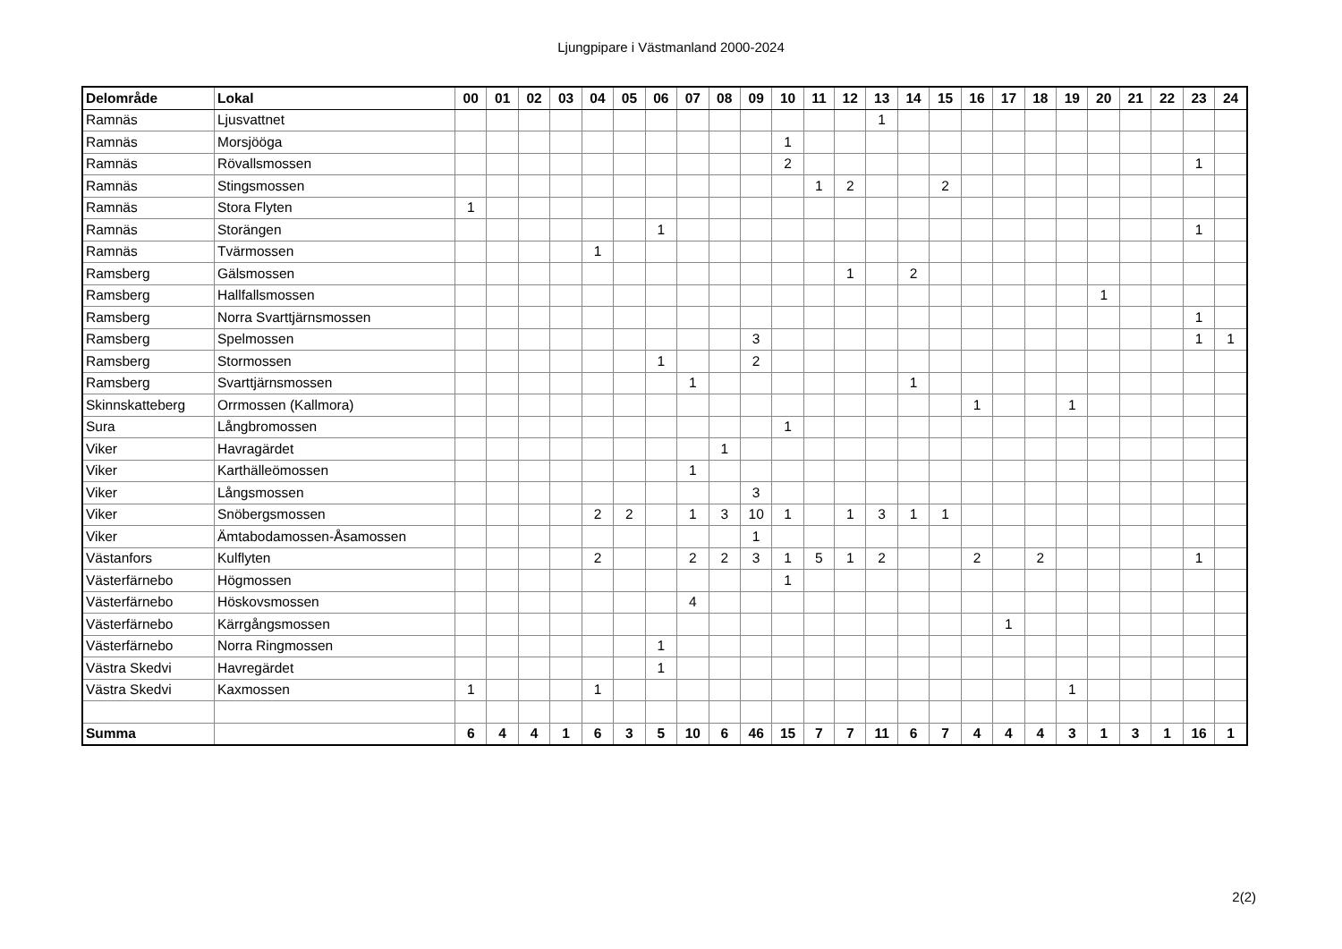Ljungpipare i Västmanland 2000-2024
| Delområde | Lokal | 00 | 01 | 02 | 03 | 04 | 05 | 06 | 07 | 08 | 09 | 10 | 11 | 12 | 13 | 14 | 15 | 16 | 17 | 18 | 19 | 20 | 21 | 22 | 23 | 24 |
| --- | --- | --- | --- | --- | --- | --- | --- | --- | --- | --- | --- | --- | --- | --- | --- | --- | --- | --- | --- | --- | --- | --- | --- | --- | --- | --- |
| Ramnäs | Ljusvattnet | | | | | | | | | | | | | | 1 | | | | | | | | | | | |
| Ramnäs | Morsjööga | | | | | | | | | | | 1 | | | | | | | | | | | | | | |
| Ramnäs | Rövallsmossen | | | | | | | | | | | 2 | | | | | | | | | | | | | 1 | |
| Ramnäs | Stingsmossen | | | | | | | | | | | | 1 | 2 | | | 2 | | | | | | | | | |
| Ramnäs | Stora Flyten | 1 | | | | | | | | | | | | | | | | | | | | | | | | |
| Ramnäs | Storängen | | | | | | | 1 | | | | | | | | | | | | | | | | | 1 | |
| Ramnäs | Tvärmossen | | | | | 1 | | | | | | | | | | | | | | | | | | | | |
| Ramsberg | Gälsmossen | | | | | | | | | | | | | 1 | | 2 | | | | | | | | | | |
| Ramsberg | Hallfallsmossen | | | | | | | | | | | | | | | | | | | | | 1 | | | | |
| Ramsberg | Norra Svarttjärnsmossen | | | | | | | | | | | | | | | | | | | | | | | | 1 | |
| Ramsberg | Spelmossen | | | | | | | | | | 3 | | | | | | | | | | | | | | 1 | 1 |
| Ramsberg | Stormossen | | | | | | | 1 | | | 2 | | | | | | | | | | | | | | | |
| Ramsberg | Svarttjärnsmossen | | | | | | | | 1 | | | | | | | 1 | | | | | | | | | | |
| Skinnskatteberg | Orrmossen (Kallmora) | | | | | | | | | | | | | | | | | 1 | | | 1 | | | | | |
| Sura | Långbromossen | | | | | | | | | | | 1 | | | | | | | | | | | | | | |
| Viker | Havragärdet | | | | | | | | | 1 | | | | | | | | | | | | | | | | |
| Viker | Karthälleömossen | | | | | | | | 1 | | | | | | | | | | | | | | | | | |
| Viker | Långsmossen | | | | | | | | | | 3 | | | | | | | | | | | | | | | |
| Viker | Snöbergsmossen | | | | | 2 | 2 | | 1 | 3 | 10 | 1 | | 1 | 3 | 1 | 1 | | | | | | | | | |
| Viker | Ämtabodamossen-Åsamossen | | | | | | | | | | 1 | | | | | | | | | | | | | | | |
| Västanfors | Kulflyten | | | | | 2 | | | 2 | 2 | 3 | 1 | 5 | 1 | 2 | | | 2 | | 2 | | | | | 1 | |
| Västerfärnebo | Högmossen | | | | | | | | | | | 1 | | | | | | | | | | | | | | |
| Västerfärnebo | Höskovsmossen | | | | | | | | 4 | | | | | | | | | | | | | | | | | |
| Västerfärnebo | Kärrgångsmossen | | | | | | | | | | | | | | | | | | 1 | | | | | | | |
| Västerfärnebo | Norra Ringmossen | | | | | | | 1 | | | | | | | | | | | | | | | | | | |
| Västra Skedvi | Havregärdet | | | | | | | 1 | | | | | | | | | | | | | | | | | | |
| Västra Skedvi | Kaxmossen | 1 | | | | 1 | | | | | | | | | | | | | | | 1 | | | | | |
| Summa | | 6 | 4 | 4 | 1 | 6 | 3 | 5 | 10 | 6 | 46 | 15 | 7 | 7 | 11 | 6 | 7 | 4 | 4 | 4 | 3 | 1 | 3 | 1 | 16 | 1 |
2(2)